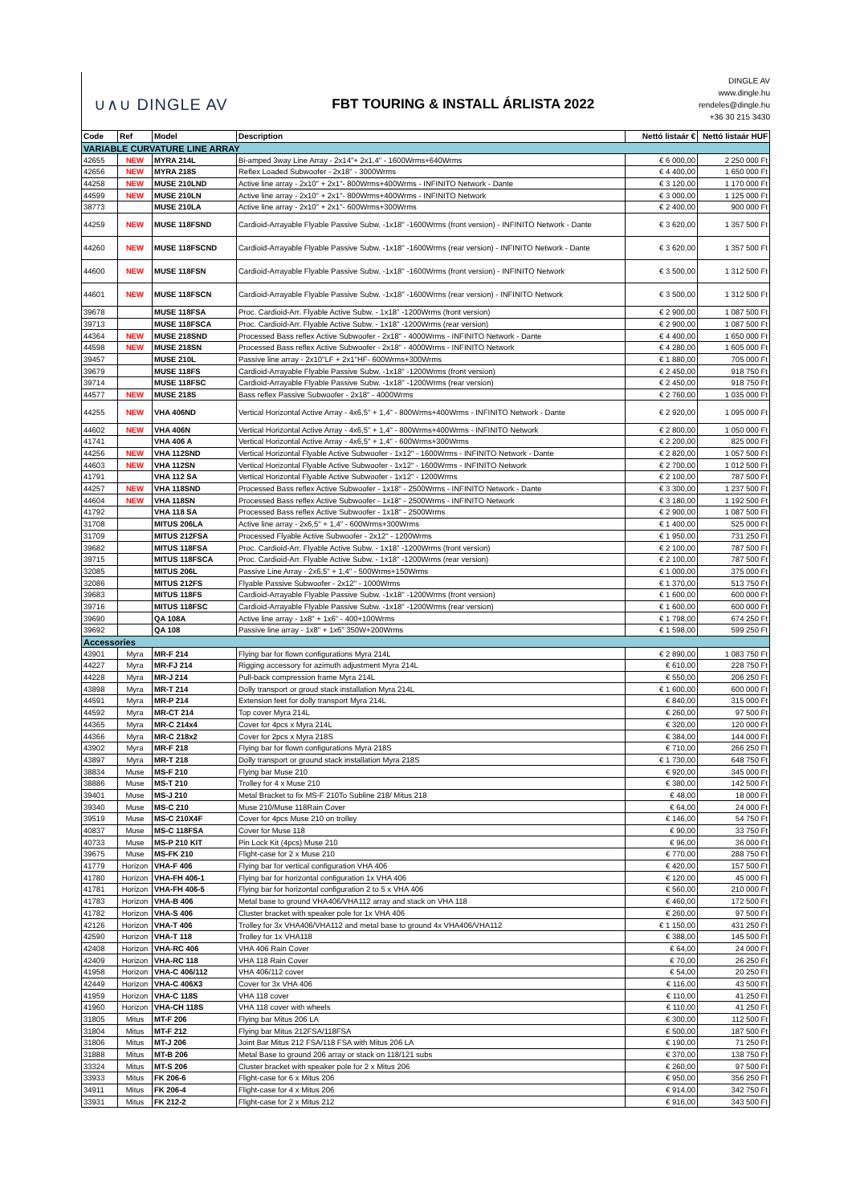∪∧∪ DINGLE AV
FBT TOURING & INSTALL ÁRLISTA 2022
DINGLE AV
www.dingle.hu
rendeles@dingle.hu
+36 30 215 3430
| Code | Ref | Model | Description | Nettó listaár € | Nettó listaár HUF |
| --- | --- | --- | --- | --- | --- |
| VARIABLE CURVATURE LINE ARRAY | | | | | |
| 42655 | NEW | MYRA 214L | Bi-amped 3way Line Array - 2x14"+ 2x1,4" - 1600Wrms+640Wrms | € 6 000,00 | 2 250 000 Ft |
| 42656 | NEW | MYRA 218S | Reflex Loaded Subwoofer - 2x18" - 3000Wrms | € 4 400,00 | 1 650 000 Ft |
| 44258 | NEW | MUSE 210LND | Active line array - 2x10" + 2x1"- 800Wrms+400Wrms - INFINITO Network - Dante | € 3 120,00 | 1 170 000 Ft |
| 44599 | NEW | MUSE 210LN | Active line array - 2x10" + 2x1"- 800Wrms+400Wrms - INFINITO Network | € 3 000,00 | 1 125 000 Ft |
| 38773 | | MUSE 210LA | Active line array - 2x10" + 2x1"- 600Wrms+300Wrms | € 2 400,00 | 900 000 Ft |
| 44259 | NEW | MUSE 118FSND | Cardioid-Arrayable Flyable Passive Subw. -1x18'' -1600Wrms (front version) - INFINITO Network - Dante | € 3 620,00 | 1 357 500 Ft |
| 44260 | NEW | MUSE 118FSCND | Cardioid-Arrayable Flyable Passive Subw. -1x18'' -1600Wrms (rear version) - INFINITO Network - Dante | € 3 620,00 | 1 357 500 Ft |
| 44600 | NEW | MUSE 118FSN | Cardioid-Arrayable Flyable Passive Subw. -1x18'' -1600Wrms (front version) - INFINITO Network | € 3 500,00 | 1 312 500 Ft |
| 44601 | NEW | MUSE 118FSCN | Cardioid-Arrayable Flyable Passive Subw. -1x18'' -1600Wrms (rear version) - INFINITO Network | € 3 500,00 | 1 312 500 Ft |
| 39678 | | MUSE 118FSA | Proc. Cardioid-Arr. Flyable Active Subw. - 1x18'' -1200Wrms (front version) | € 2 900,00 | 1 087 500 Ft |
| 39713 | | MUSE 118FSCA | Proc. Cardioid-Arr. Flyable Active Subw. - 1x18'' -1200Wrms (rear version) | € 2 900,00 | 1 087 500 Ft |
| 44364 | NEW | MUSE 218SND | Processed Bass reflex Active Subwoofer - 2x18" - 4000Wrms - INFINITO Network - Dante | € 4 400,00 | 1 650 000 Ft |
| 44598 | NEW | MUSE 218SN | Processed Bass reflex Active Subwoofer - 2x18" - 4000Wrms - INFINITO Network | € 4 280,00 | 1 605 000 Ft |
| 39457 | | MUSE 210L | Passive line array - 2x10"LF + 2x1"HF- 600Wrms+300Wrms | € 1 880,00 | 705 000 Ft |
| 39679 | | MUSE 118FS | Cardioid-Arrayable Flyable Passive Subw. -1x18'' -1200Wrms (front version) | € 2 450,00 | 918 750 Ft |
| 39714 | | MUSE 118FSC | Cardioid-Arrayable Flyable Passive Subw. -1x18'' -1200Wrms (rear version) | € 2 450,00 | 918 750 Ft |
| 44577 | NEW | MUSE 218S | Bass reflex Passive Subwoofer - 2x18" - 4000Wrms | € 2 760,00 | 1 035 000 Ft |
| 44255 | NEW | VHA 406ND | Vertical Horizontal Active Array - 4x6,5" + 1,4" - 800Wrms+400Wrms - INFINITO Network - Dante | € 2 920,00 | 1 095 000 Ft |
| 44602 | NEW | VHA 406N | Vertical Horizontal Active Array - 4x6,5" + 1,4" - 800Wrms+400Wrms - INFINITO Network | € 2 800,00 | 1 050 000 Ft |
| 41741 | | VHA 406 A | Vertical Horizontal Active Array - 4x6,5" + 1,4" - 600Wrms+300Wrms | € 2 200,00 | 825 000 Ft |
| 44256 | NEW | VHA 112SND | Vertical Horizontal Flyable Active Subwoofer - 1x12" - 1600Wrms - INFINITO Network - Dante | € 2 820,00 | 1 057 500 Ft |
| 44603 | NEW | VHA 112SN | Vertical Horizontal Flyable Active Subwoofer - 1x12" - 1600Wrms - INFINITO Network | € 2 700,00 | 1 012 500 Ft |
| 41791 | | VHA 112 SA | Vertical Horizontal Flyable Active Subwoofer - 1x12" - 1200Wrms | € 2 100,00 | 787 500 Ft |
| 44257 | NEW | VHA 118SND | Processed Bass reflex Active Subwoofer - 1x18" - 2500Wrms - INFINITO Network - Dante | € 3 300,00 | 1 237 500 Ft |
| 44604 | NEW | VHA 118SN | Processed Bass reflex Active Subwoofer - 1x18" - 2500Wrms - INFINITO Network | € 3 180,00 | 1 192 500 Ft |
| 41792 | | VHA 118 SA | Processed Bass reflex Active Subwoofer - 1x18" - 2500Wrms | € 2 900,00 | 1 087 500 Ft |
| 31708 | | MITUS 206LA | Active line array - 2x6,5" + 1,4" - 600Wrms+300Wrms | € 1 400,00 | 525 000 Ft |
| 31709 | | MITUS 212FSA | Processed Flyable Active Subwoofer - 2x12" - 1200Wrms | € 1 950,00 | 731 250 Ft |
| 39682 | | MITUS 118FSA | Proc. Cardioid-Arr. Flyable Active Subw. - 1x18'' -1200Wrms (front version) | € 2 100,00 | 787 500 Ft |
| 39715 | | MITUS 118FSCA | Proc. Cardioid-Arr. Flyable Active Subw. - 1x18'' -1200Wrms (rear version) | € 2 100,00 | 787 500 Ft |
| 32085 | | MITUS 206L | Passive Line Array - 2x6,5" + 1,4" - 500Wrms+150Wrms | € 1 000,00 | 375 000 Ft |
| 32086 | | MITUS 212FS | Flyable Passive Subwoofer - 2x12" - 1000Wrms | € 1 370,00 | 513 750 Ft |
| 39683 | | MITUS 118FS | Cardioid-Arrayable Flyable Passive Subw. -1x18'' -1200Wrms (front version) | € 1 600,00 | 600 000 Ft |
| 39716 | | MITUS 118FSC | Cardioid-Arrayable Flyable Passive Subw. -1x18'' -1200Wrms (rear version) | € 1 600,00 | 600 000 Ft |
| 39690 | | QA 108A | Active line array - 1x8" + 1x6" - 400+100Wrms | € 1 798,00 | 674 250 Ft |
| 39692 | | QA 108 | Passive line array - 1x8" + 1x6" 350W+200Wrms | € 1 598,00 | 599 250 Ft |
| Accessories | | | | | |
| 43901 | Myra | MR-F 214 | Flying bar for flown configurations Myra 214L | € 2 890,00 | 1 083 750 Ft |
| 44227 | Myra | MR-FJ 214 | Rigging accessory for azimuth adjustment Myra 214L | € 610,00 | 228 750 Ft |
| 44228 | Myra | MR-J 214 | Pull-back compression frame Myra 214L | € 550,00 | 206 250 Ft |
| 43898 | Myra | MR-T 214 | Dolly transport or groud stack installation Myra 214L | € 1 600,00 | 600 000 Ft |
| 44591 | Myra | MR-P 214 | Extension feet for dolly transport Myra 214L | € 840,00 | 315 000 Ft |
| 44592 | Myra | MR-CT 214 | Top cover Myra 214L | € 260,00 | 97 500 Ft |
| 44365 | Myra | MR-C 214x4 | Cover for 4pcs x Myra 214L | € 320,00 | 120 000 Ft |
| 44366 | Myra | MR-C 218x2 | Cover for 2pcs x Myra 218S | € 384,00 | 144 000 Ft |
| 43902 | Myra | MR-F 218 | Flying bar for flown configurations Myra 218S | € 710,00 | 266 250 Ft |
| 43897 | Myra | MR-T 218 | Dolly transport or ground stack installation Myra 218S | € 1 730,00 | 648 750 Ft |
| 38834 | Muse | MS-F 210 | Flying bar Muse 210 | € 920,00 | 345 000 Ft |
| 38886 | Muse | MS-T 210 | Trolley for 4 x Muse 210 | € 380,00 | 142 500 Ft |
| 39401 | Muse | MS-J 210 | Metal Bracket to fix MS-F 210To Subline 218/ Mitus 218 | € 48,00 | 18 000 Ft |
| 39340 | Muse | MS-C 210 | Muse 210/Muse 118Rain Cover | € 64,00 | 24 000 Ft |
| 39519 | Muse | MS-C 210X4F | Cover for 4pcs Muse 210 on trolley | € 146,00 | 54 750 Ft |
| 40837 | Muse | MS-C 118FSA | Cover for Muse 118 | € 90,00 | 33 750 Ft |
| 40733 | Muse | MS-P 210 KIT | Pin Lock Kit (4pcs) Muse 210 | € 96,00 | 36 000 Ft |
| 39675 | Muse | MS-FK 210 | Flight-case for 2 x Muse 210 | € 770,00 | 288 750 Ft |
| 41779 | Horizon | VHA-F 406 | Flying bar for vertical configuration VHA 406 | € 420,00 | 157 500 Ft |
| 41780 | Horizon | VHA-FH 406-1 | Flying bar for horizontal configuration 1x VHA 406 | € 120,00 | 45 000 Ft |
| 41781 | Horizon | VHA-FH 406-5 | Flying bar for horizontal configuration 2 to 5 x VHA 406 | € 560,00 | 210 000 Ft |
| 41783 | Horizon | VHA-B 406 | Metal base to ground VHA406/VHA112 array and stack on VHA 118 | € 460,00 | 172 500 Ft |
| 41782 | Horizon | VHA-S 406 | Cluster bracket with speaker pole for 1x VHA 406 | € 260,00 | 97 500 Ft |
| 42126 | Horizon | VHA-T 406 | Trolley for 3x VHA406/VHA112 and metal base to ground 4x VHA406/VHA112 | € 1 150,00 | 431 250 Ft |
| 42590 | Horizon | VHA-T 118 | Trolley for 1x VHA118 | € 388,00 | 145 500 Ft |
| 42408 | Horizon | VHA-RC 406 | VHA 406 Rain Cover | € 64,00 | 24 000 Ft |
| 42409 | Horizon | VHA-RC 118 | VHA 118 Rain Cover | € 70,00 | 26 250 Ft |
| 41958 | Horizon | VHA-C 406/112 | VHA 406/112 cover | € 54,00 | 20 250 Ft |
| 42449 | Horizon | VHA-C 406X3 | Cover for 3x VHA 406 | € 116,00 | 43 500 Ft |
| 41959 | Horizon | VHA-C 118S | VHA 118 cover | € 110,00 | 41 250 Ft |
| 41960 | Horizon | VHA-CH 118S | VHA 118 cover with wheels | € 110,00 | 41 250 Ft |
| 31805 | Mitus | MT-F 206 | Flying bar Mitus 206 LA | € 300,00 | 112 500 Ft |
| 31804 | Mitus | MT-F 212 | Flying bar Mitus 212FSA/118FSA | € 500,00 | 187 500 Ft |
| 31806 | Mitus | MT-J 206 | Joint Bar Mitus 212 FSA/118 FSA with Mitus 206 LA | € 190,00 | 71 250 Ft |
| 31888 | Mitus | MT-B 206 | Metal Base to ground 206 array or stack on 118/121 subs | € 370,00 | 138 750 Ft |
| 33324 | Mitus | MT-S 206 | Cluster bracket with speaker pole for 2 x Mitus 206 | € 260,00 | 97 500 Ft |
| 33933 | Mitus | FK 206-6 | Flight-case for 6 x Mitus 206 | € 950,00 | 356 250 Ft |
| 34911 | Mitus | FK 206-4 | Flight-case for 4 x Mitus 206 | € 914,00 | 342 750 Ft |
| 33931 | Mitus | FK 212-2 | Flight-case for 2 x Mitus 212 | € 916,00 | 343 500 Ft |